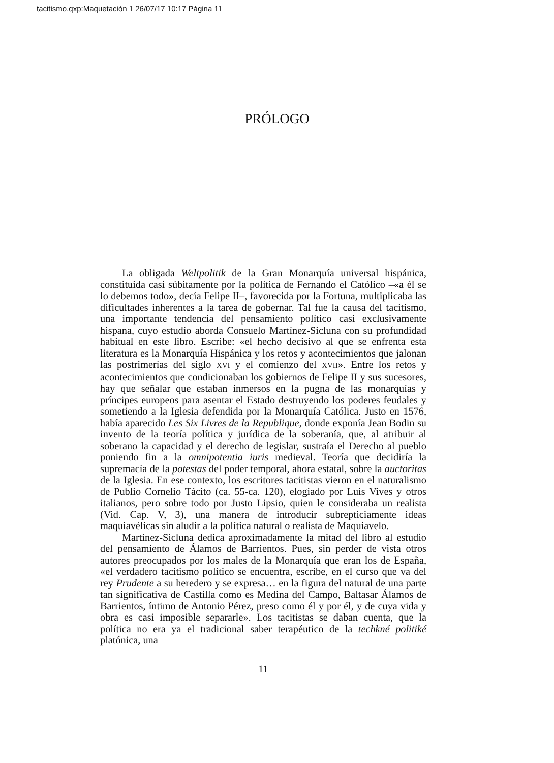tacitismo.qxp:Maquetación 1 26/07/17 10:17 Página 11
PRÓLOGO
La obligada Weltpolitik de la Gran Monarquía universal hispánica, constituida casi súbitamente por la política de Fernando el Católico –«a él se lo debemos todo», decía Felipe II–, favorecida por la Fortuna, multiplicaba las dificultades inherentes a la tarea de gobernar. Tal fue la causa del tacitismo, una importante tendencia del pensamiento político casi exclusivamente hispana, cuyo estudio aborda Consuelo Martínez-Sicluna con su profundidad habitual en este libro. Escribe: «el hecho decisivo al que se enfrenta esta literatura es la Monarquía Hispánica y los retos y acontecimientos que jalonan las postrimerías del siglo XVI y el comienzo del XVII». Entre los retos y acontecimientos que condicionaban los gobiernos de Felipe II y sus sucesores, hay que señalar que estaban inmersos en la pugna de las monarquías y príncipes europeos para asentar el Estado destruyendo los poderes feudales y sometiendo a la Iglesia defendida por la Monarquía Católica. Justo en 1576, había aparecido Les Six Livres de la Republique, donde exponía Jean Bodin su invento de la teoría política y jurídica de la soberanía, que, al atribuir al soberano la capacidad y el derecho de legislar, sustraía el Derecho al pueblo poniendo fin a la omnipotentia iuris medieval. Teoría que decidiría la supremacía de la potestas del poder temporal, ahora estatal, sobre la auctoritas de la Iglesia. En ese contexto, los escritores tacitistas vieron en el naturalismo de Publio Cornelio Tácito (ca. 55-ca. 120), elogiado por Luis Vives y otros italianos, pero sobre todo por Justo Lipsio, quien le consideraba un realista (Vid. Cap. V, 3), una manera de introducir subrepticiamente ideas maquiavélicas sin aludir a la política natural o realista de Maquiavelo.
Martínez-Sicluna dedica aproximadamente la mitad del libro al estudio del pensamiento de Álamos de Barrientos. Pues, sin perder de vista otros autores preocupados por los males de la Monarquía que eran los de España, «el verdadero tacitismo político se encuentra, escribe, en el curso que va del rey Prudente a su heredero y se expresa… en la figura del natural de una parte tan significativa de Castilla como es Medina del Campo, Baltasar Álamos de Barrientos, íntimo de Antonio Pérez, preso como él y por él, y de cuya vida y obra es casi imposible separarle». Los tacitistas se daban cuenta, que la política no era ya el tradicional saber terapéutico de la techkné politiké platónica, una
11